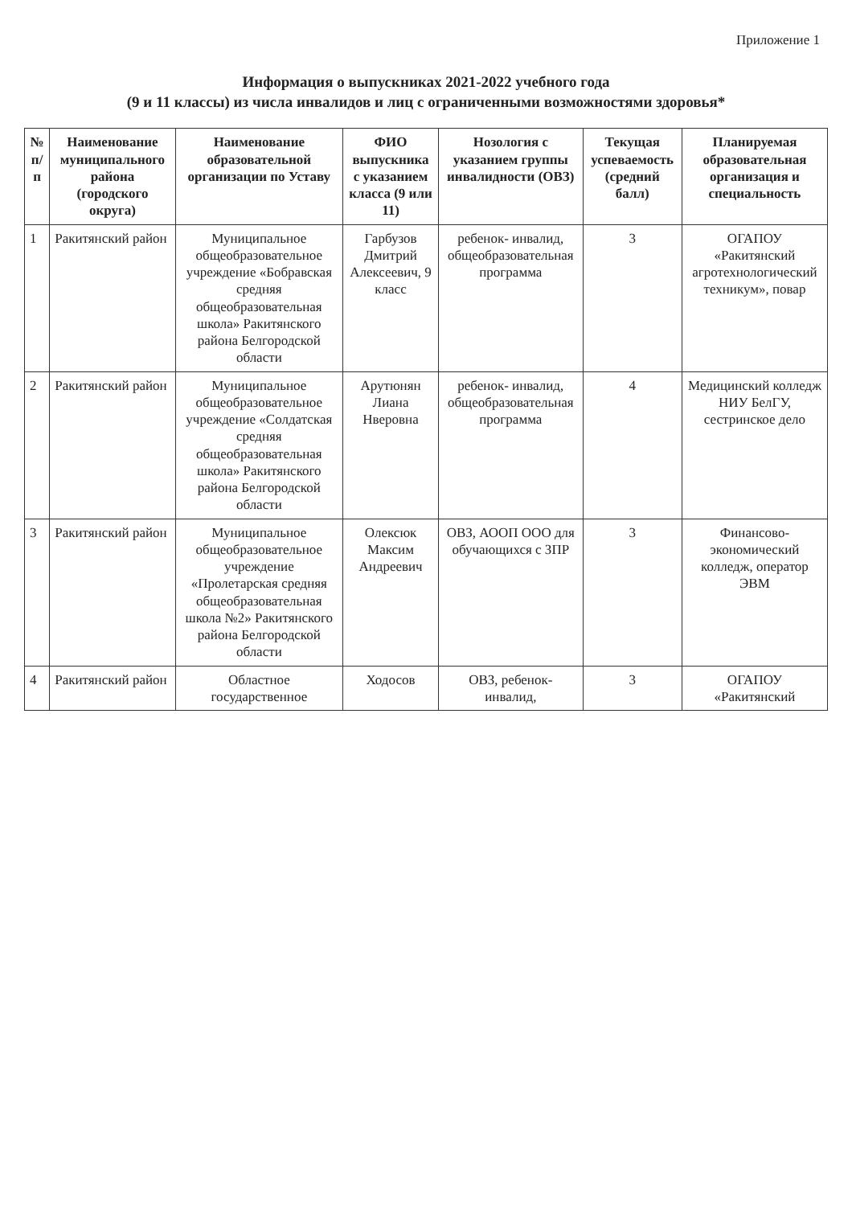Приложение 1
Информация о выпускниках 2021-2022 учебного года
(9 и 11 классы) из числа инвалидов и лиц с ограниченными возможностями здоровья*
| № п/п | Наименование муниципального района (городского округа) | Наименование образовательной организации по Уставу | ФИО выпускника с указанием класса (9 или 11) | Нозология с указанием группы инвалидности (ОВЗ) | Текущая успеваемость (средний балл) | Планируемая образовательная организация и специальность |
| --- | --- | --- | --- | --- | --- | --- |
| 1 | Ракитянский район | Муниципальное общеобразовательное учреждение «Бобравская средняя общеобразовательная школа» Ракитянского района Белгородской области | Гарбузов Дмитрий Алексеевич, 9 класс | ребенок- инвалид, общеобразовательная программа | 3 | ОГАПОУ «Ракитянский агротехнологический техникум», повар |
| 2 | Ракитянский район | Муниципальное общеобразовательное учреждение «Солдатская средняя общеобразовательная школа» Ракитянского района Белгородской области | Арутюнян Лиана Нверовна | ребенок- инвалид, общеобразовательная программа | 4 | Медицинский колледж НИУ БелГУ, сестринское дело |
| 3 | Ракитянский район | Муниципальное общеобразовательное учреждение «Пролетарская средняя общеобразовательная школа №2» Ракитянского района Белгородской области | Олексюк Максим Андреевич | ОВЗ, АООП ООО для обучающихся с ЗПР | 3 | Финансово-экономический колледж, оператор ЭВМ |
| 4 | Ракитянский район | Областное государственное | Ходосов | ОВЗ, ребенок-инвалид, | 3 | ОГАПОУ «Ракитянский |